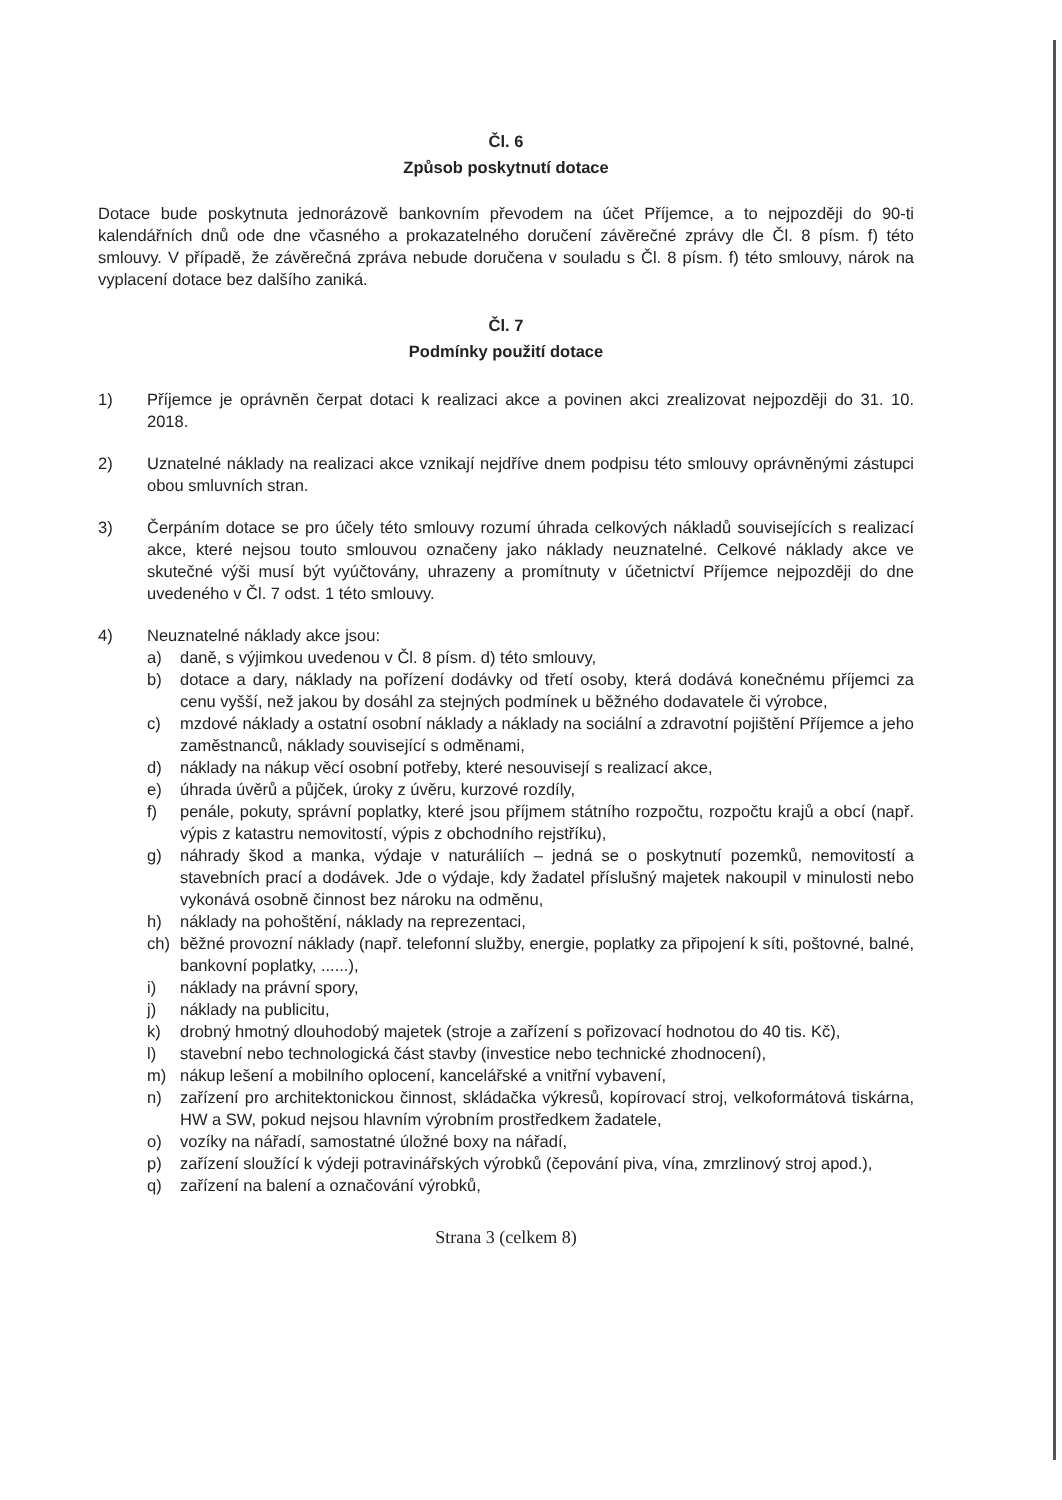Čl. 6
Způsob poskytnutí dotace
Dotace bude poskytnuta jednorázově bankovním převodem na účet Příjemce, a to nejpozději do 90-ti kalendářních dnů ode dne včasného a prokazatelného doručení závěrečné zprávy dle Čl. 8 písm. f) této smlouvy. V případě, že závěrečná zpráva nebude doručena v souladu s Čl. 8 písm. f) této smlouvy, nárok na vyplacení dotace bez dalšího zaniká.
Čl. 7
Podmínky použití dotace
1) Příjemce je oprávněn čerpat dotaci k realizaci akce a povinen akci zrealizovat nejpozději do 31. 10. 2018.
2) Uznatelné náklady na realizaci akce vznikají nejdříve dnem podpisu této smlouvy oprávněnými zástupci obou smluvních stran.
3) Čerpáním dotace se pro účely této smlouvy rozumí úhrada celkových nákladů souvisejících s realizací akce, které nejsou touto smlouvou označeny jako náklady neuznatelné. Celkové náklady akce ve skutečné výši musí být vyúčtovány, uhrazeny a promítnuty v účetnictví Příjemce nejpozději do dne uvedeného v Čl. 7 odst. 1 této smlouvy.
4) Neuznatelné náklady akce jsou:
a) daně, s výjimkou uvedenou v Čl. 8 písm. d) této smlouvy,
b) dotace a dary, náklady na pořízení dodávky od třetí osoby, která dodává konečnému příjemci za cenu vyšší, než jakou by dosáhl za stejných podmínek u běžného dodavatele či výrobce,
c) mzdové náklady a ostatní osobní náklady a náklady na sociální a zdravotní pojištění Příjemce a jeho zaměstnanců, náklady související s odměnami,
d) náklady na nákup věcí osobní potřeby, které nesouvisejí s realizací akce,
e) úhrada úvěrů a půjček, úroky z úvěru, kurzové rozdíly,
f) penále, pokuty, správní poplatky, které jsou příjmem státního rozpočtu, rozpočtu krajů a obcí (např. výpis z katastru nemovitostí, výpis z obchodního rejstříku),
g) náhrady škod a manka, výdaje v naturáliích – jedná se o poskytnutí pozemků, nemovitostí a stavebních prací a dodávek. Jde o výdaje, kdy žadatel příslušný majetek nakoupil v minulosti nebo vykonává osobně činnost bez nároku na odměnu,
h) náklady na pohoštění, náklady na reprezentaci,
ch) běžné provozní náklady (např. telefonní služby, energie, poplatky za připojení k síti, poštovné, balné, bankovní poplatky, ......),
i) náklady na právní spory,
j) náklady na publicitu,
k) drobný hmotný dlouhodobý majetek (stroje a zařízení s pořizovací hodnotou do 40 tis. Kč),
l) stavební nebo technologická část stavby (investice nebo technické zhodnocení),
m) nákup lešení a mobilního oplocení, kancelářské a vnitřní vybavení,
n) zařízení pro architektonickou činnost, skládačka výkresů, kopírovací stroj, velkoformátová tiskárna, HW a SW, pokud nejsou hlavním výrobním prostředkem žadatele,
o) vozíky na nářadí, samostatné úložné boxy na nářadí,
p) zařízení sloužící k výdeji potravinářských výrobků (čepování piva, vína, zmrzlinový stroj apod.),
q) zařízení na balení a označování výrobků,
Strana 3 (celkem 8)